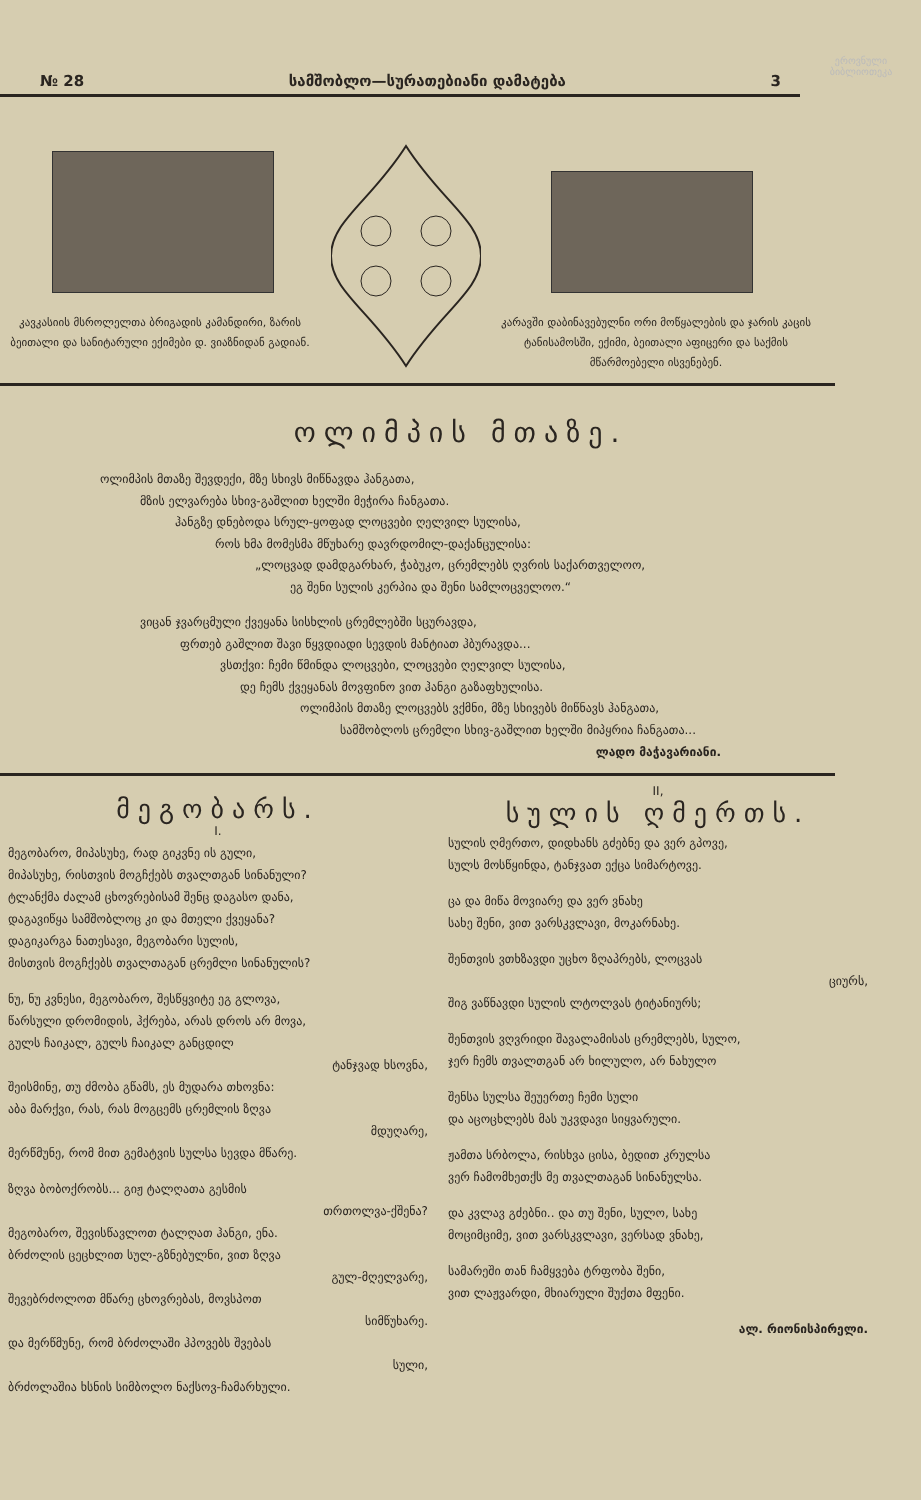ეროვნული ბიბლიოთეკა
№ 28 სამშობლო—სურათებიანი დამატება 3
კავკასიის მსროლელთა ბრიგადის კამანდირი, ზარის ბეითალი და სანიტარული ექიმები დ. ვიაზნიდან გადიან.
კარავში დაბინავებულნი ორი მოწყალების და ჯარის კაცის ტანისამოსში, ექიმი, ბეითალი აფიცერი და საქმის მწარმოებელი ისვენებენ.
ოლიმპის მთაზე.
ოლიმპის მთაზე შევდექი, მზე სხივს მიწნავდა ჰანგათა,
მზის ელვარება სხივ-გაშლით ხელში მეჭირა ჩანგათა.
ჰანგზე დნებოდა სრულ-ყოფად ლოცვები ღელვილ სულისა,
როს ხმა მომესმა მწუხარე დავრდომილ-დაქანცულისა:
„ლოცვად დამდგარხარ, ჭაბუკო, ცრემლებს ღვრის საქართველოო,
ეგ შენი სულის კერპია და შენი სამლოცველოო.“
ვიცან ჯვარცმული ქვეყანა სისხლის ცრემლებში სცურავდა,
ფრთებ გაშლით შავი წყვდიადი სევდის მანტიათ ჰბურავდა...
ვსთქვი: ჩემი წმინდა ლოცვები, ლოცვები ღელვილ სულისა,
დე ჩემს ქვეყანას მოვფინო ვით ჰანგი გაზაფხულისა.
ოლიმპის მთაზე ლოცვებს ვქმნი, მზე სხივებს მიწნავს ჰანგათა,
სამშობლოს ცრემლი სხივ-გაშლით ხელში მიპყრია ჩანგათა...
ლადო მაჭავარიანი.
მეგობარს.
I.
მეგობარო, მიპასუხე, რად გიკვნე ის გული,
მიპასუხე, რისთვის მოგჩქებს თვალთგან სინანული?
ტლანქმა ძალამ ცხოვრებისამ შენც დაგასო დანა,
დაგავიწყა სამშობლოც კი და მთელი ქვეყანა?
დაგიკარგა ნათესავი, მეგობარი სულის,
მისთვის მოგჩქებს თვალთაგან ცრემლი სინანულის?
ნუ, ნუ კვნესი, მეგობარო, შესწყვიტე ეგ გლოვა,
წარსული დრომიდის, ჰქრება, არას დროს არ მოვა,
გულს ჩაიკალ, გულს ჩაიკალ განცდილ
ტანჯვად ხსოვნა,
შეისმინე, თუ ძმობა გწამს, ეს მუდარა თხოვნა:
აბა მარქვი, რას, რას მოგცემს ცრემლის ზღვა
მდუღარე,
მერწმუნე, რომ მით გემატვის სულსა სევდა მწარე.
ზღვა ბობოქრობს... გიჟ ტალღათა გესმის
თრთოლვა-ქშენა?
მეგობარო, შევისწავლოთ ტალღათ ჰანგი, ენა.
ბრძოლის ცეცხლით სულ-გზნებულნი, ვით ზღვა
გულ-მღელვარე,
შევებრძოლოთ მწარე ცხოვრებას, მოვსპოთ
სიმწუხარე.
და მერწმუნე, რომ ბრძოლაში ჰპოვებს შვებას
სული,
ბრძოლაშია ხსნის სიმბოლო ნაქსოვ-ჩამარხული.
II,
სულის ღმერთს.
სულის ღმერთო, დიდხანს გძებნე და ვერ გპოვე,
სულს მოსწყინდა, ტანჯვათ ექცა სიმარტოვე.
ცა და მიწა მოვიარე და ვერ ვნახე
სახე შენი, ვით ვარსკვლავი, მოკარნახე.
შენთვის ვთხზავდი უცხო ზღაპრებს, ლოცვას
ციურს,
შიგ ვაწნავდი სულის ლტოლვას ტიტანიურს;
შენთვის ვღვრიდი შავალამისას ცრემლებს, სულო,
ჯერ ჩემს თვალთგან არ ხილულო, არ ნახულო
შენსა სულსა შეუერთე ჩემი სული
და აცოცხლებს მას უკვდავი სიყვარული.
ჟამთა სრბოლა, რისხვა ცისა, ბედით კრულსა
ვერ ჩამომხეთქს მე თვალთაგან სინანულსა.
და კვლავ გძებნი.. და თუ შენი, სულო, სახე
მოციმციმე, ვით ვარსკვლავი, ვერსად ვნახე,
სამარეში თან ჩამყვება ტრფობა შენი,
ვით ლაჟვარდი, მხიარული შუქთა მფენი.
ალ. რიონისპირელი.